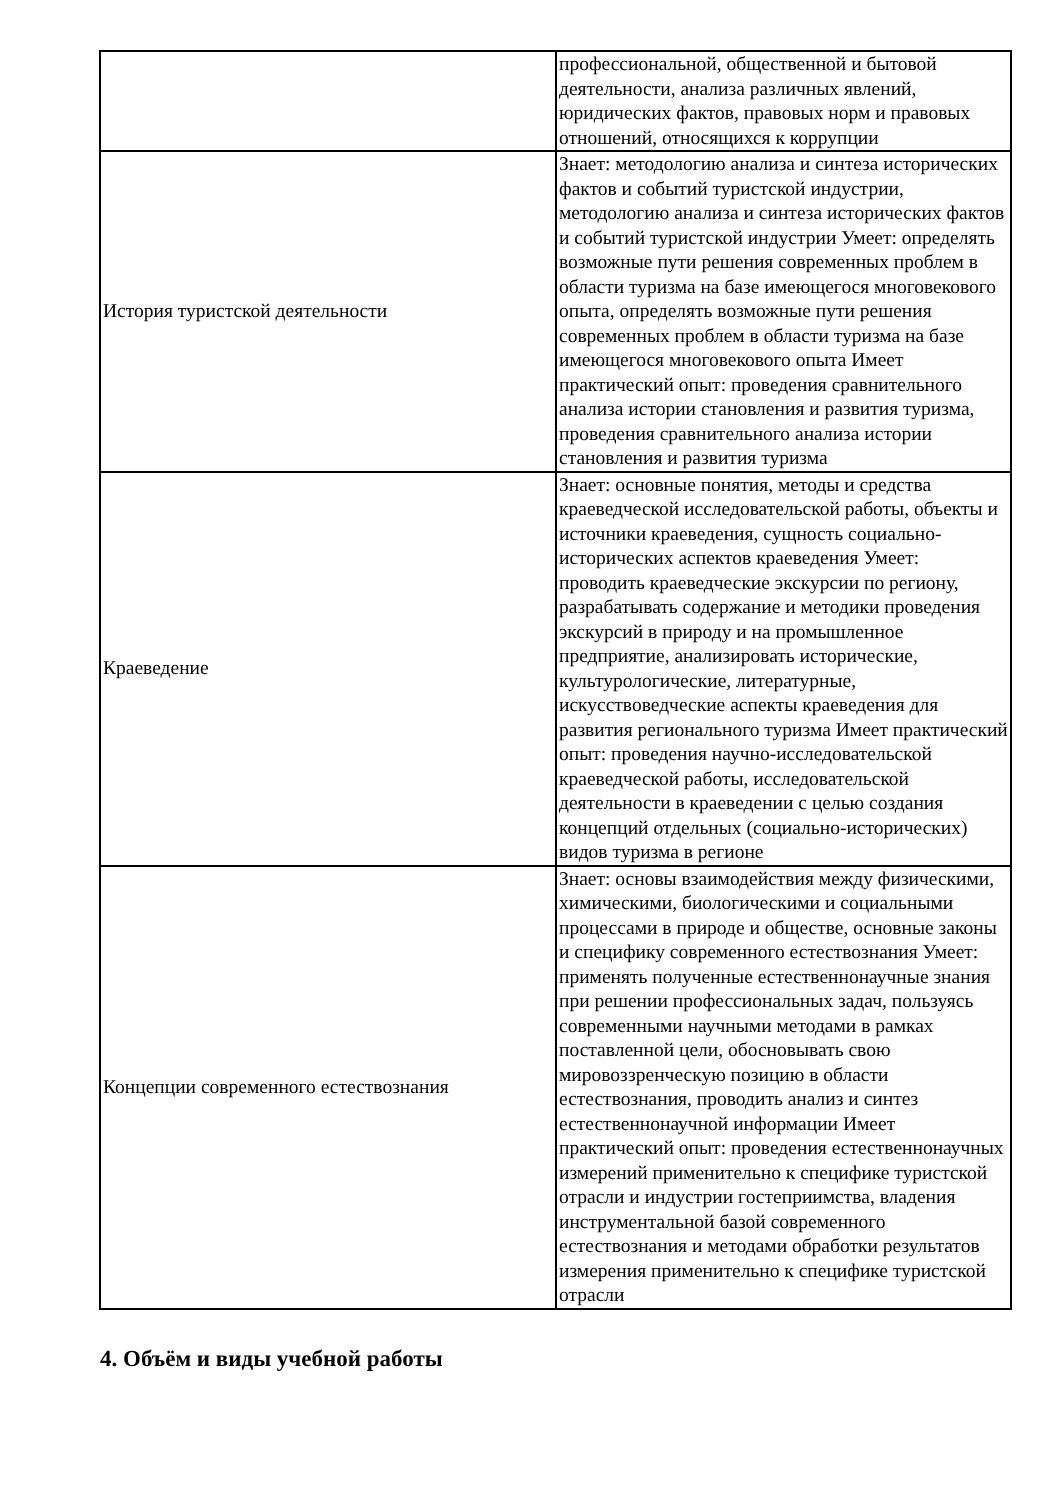| | профессиональной, общественной и бытовой деятельности, анализа различных явлений, юридических фактов, правовых норм и правовых отношений, относящихся к коррупции |
| История туристской деятельности | Знает: методологию анализа и синтеза исторических фактов и событий туристской индустрии, методологию анализа и синтеза исторических фактов и событий туристской индустрии Умеет: определять возможные пути решения современных проблем в области туризма на базе имеющегося многовекового опыта, определять возможные пути решения современных проблем в области туризма на базе имеющегося многовекового опыта Имеет практический опыт: проведения сравнительного анализа истории становления и развития туризма, проведения сравнительного анализа истории становления и развития туризма |
| Краеведение | Знает: основные понятия, методы и средства краеведческой исследовательской работы, объекты и источники краеведения, сущность социально-исторических аспектов краеведения Умеет: проводить краеведческие экскурсии по региону, разрабатывать содержание и методики проведения экскурсий в природу и на промышленное предприятие, анализировать исторические, культурологические, литературные, искусствоведческие аспекты краеведения для развития регионального туризма Имеет практический опыт: проведения научно-исследовательской краеведческой работы, исследовательской деятельности в краеведении с целью создания концепций отдельных (социально-исторических) видов туризма в регионе |
| Концепции современного естествознания | Знает: основы взаимодействия между физическими, химическими, биологическими и социальными процессами в природе и обществе, основные законы и специфику современного естествознания Умеет: применять полученные естественнонаучные знания при решении профессиональных задач, пользуясь современными научными методами в рамках поставленной цели, обосновывать свою мировоззренческую позицию в области естествознания, проводить анализ и синтез естественнонаучной информации Имеет практический опыт: проведения естественнонаучных измерений применительно к специфике туристской отрасли и индустрии гостеприимства, владения инструментальной базой современного естествознания и методами обработки результатов измерения применительно к специфике туристской отрасли |
4. Объём и виды учебной работы